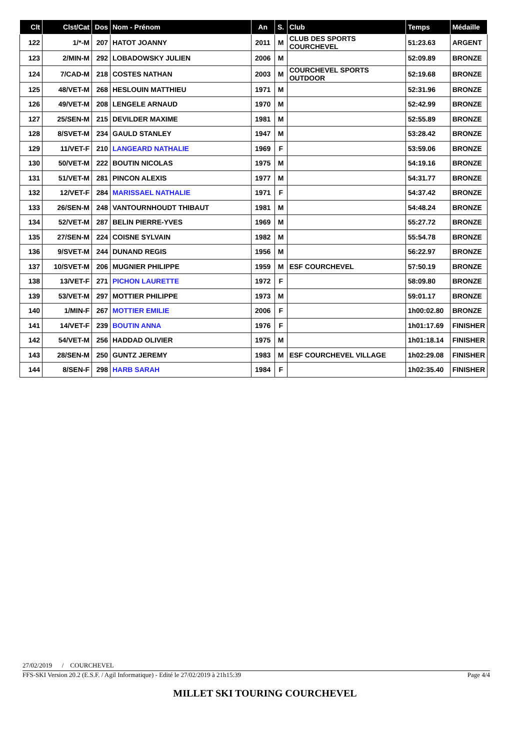| Clt | Clst/Cat | Dos | Nom - Prénom | An | S. | Club | Temps | Médaille |
| --- | --- | --- | --- | --- | --- | --- | --- | --- |
| 122 | 1/*-M | 207 | HATOT JOANNY | 2011 | M | CLUB DES SPORTS COURCHEVEL | 51:23.63 | ARGENT |
| 123 | 2/MIN-M | 292 | LOBADOWSKY JULIEN | 2006 | M | | 52:09.89 | BRONZE |
| 124 | 7/CAD-M | 218 | COSTES NATHAN | 2003 | M | COURCHEVEL SPORTS OUTDOOR | 52:19.68 | BRONZE |
| 125 | 48/VET-M | 268 | HESLOUIN MATTHIEU | 1971 | M | | 52:31.96 | BRONZE |
| 126 | 49/VET-M | 208 | LENGELE ARNAUD | 1970 | M | | 52:42.99 | BRONZE |
| 127 | 25/SEN-M | 215 | DEVILDER MAXIME | 1981 | M | | 52:55.89 | BRONZE |
| 128 | 8/SVET-M | 234 | GAULD STANLEY | 1947 | M | | 53:28.42 | BRONZE |
| 129 | 11/VET-F | 210 | LANGEARD NATHALIE | 1969 | F | | 53:59.06 | BRONZE |
| 130 | 50/VET-M | 222 | BOUTIN NICOLAS | 1975 | M | | 54:19.16 | BRONZE |
| 131 | 51/VET-M | 281 | PINCON ALEXIS | 1977 | M | | 54:31.77 | BRONZE |
| 132 | 12/VET-F | 284 | MARISSAEL NATHALIE | 1971 | F | | 54:37.42 | BRONZE |
| 133 | 26/SEN-M | 248 | VANTOURNHOUDT THIBAUT | 1981 | M | | 54:48.24 | BRONZE |
| 134 | 52/VET-M | 287 | BELIN PIERRE-YVES | 1969 | M | | 55:27.72 | BRONZE |
| 135 | 27/SEN-M | 224 | COISNE SYLVAIN | 1982 | M | | 55:54.78 | BRONZE |
| 136 | 9/SVET-M | 244 | DUNAND REGIS | 1956 | M | | 56:22.97 | BRONZE |
| 137 | 10/SVET-M | 206 | MUGNIER PHILIPPE | 1959 | M | ESF COURCHEVEL | 57:50.19 | BRONZE |
| 138 | 13/VET-F | 271 | PICHON LAURETTE | 1972 | F | | 58:09.80 | BRONZE |
| 139 | 53/VET-M | 297 | MOTTIER PHILIPPE | 1973 | M | | 59:01.17 | BRONZE |
| 140 | 1/MIN-F | 267 | MOTTIER EMILIE | 2006 | F | | 1h00:02.80 | BRONZE |
| 141 | 14/VET-F | 239 | BOUTIN ANNA | 1976 | F | | 1h01:17.69 | FINISHER |
| 142 | 54/VET-M | 256 | HADDAD OLIVIER | 1975 | M | | 1h01:18.14 | FINISHER |
| 143 | 28/SEN-M | 250 | GUNTZ JEREMY | 1983 | M | ESF COURCHEVEL VILLAGE | 1h02:29.08 | FINISHER |
| 144 | 8/SEN-F | 298 | HARB SARAH | 1984 | F | | 1h02:35.40 | FINISHER |
27/02/2019 / COURCHEVEL
FFS-SKI Version 20.2 (E.S.F. / Agil Informatique) - Edité le 27/02/2019 à 21h15:39 Page 4/4
MILLET SKI TOURING COURCHEVEL